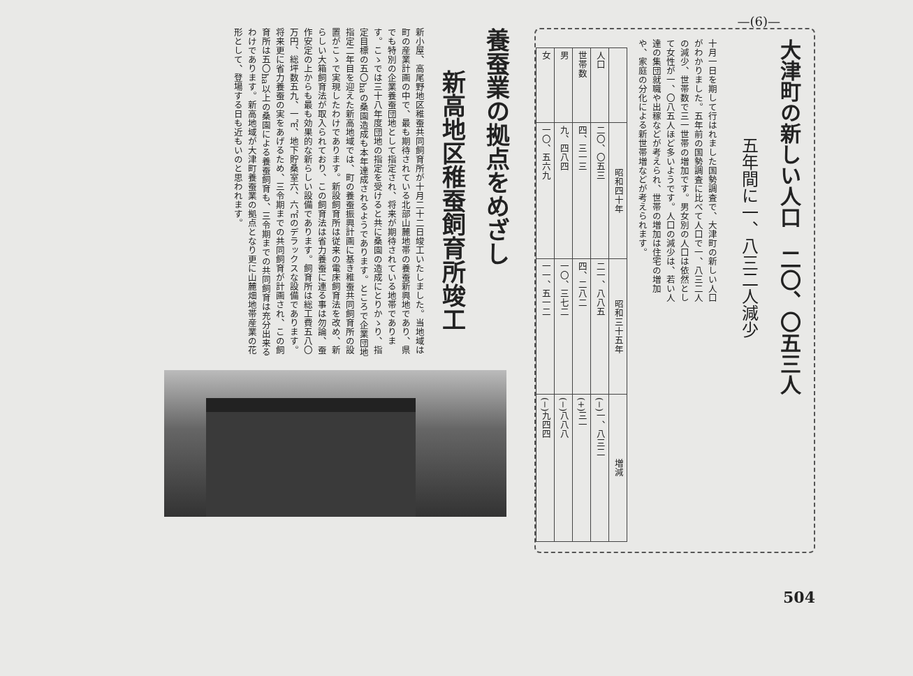—(6)—
大津町の新しい人口　二〇、〇五三人
五年間に一、八三二人減少
十月一日を期して行はれました国勢調査で、大津町の新しい人口がわかりました。五年前の国勢調査に比べて人口で一、八三二人の減少、世帯数で三一世帯の増加です。男女別の人口は依然として女性が一、〇八五人ほど多いようです。人口の減少は、若い人達の集団就職や出稼などが考えられ、世帯の増加は住宅の増加や、家庭の分化による新世帯増などが考えられます。
| | 昭和四十年 | 昭和三十五年 | 増減 |
| --- | --- | --- | --- |
| 人口 | 二〇、〇五三 | 二一、八八五 | (−)一、八三二 |
| 世帯数 | 四、三一三 | 四、二八二 | (+)三一 |
| 男 | 九、四八四 | 一〇、三七二 | (−)八八八 |
| 女 | 一〇、五六九 | 一一、五一二 | (−)九四四 |
養蚕業の拠点をめざし
新高地区稚蚕飼育所竣工
新小屋、高尾野地区稚蚕共同飼育所が十月二十二日竣工いたしました。当地域は町の産業計画の中で、最も期待されている北部山麓地帯の養蚕新興地であり、県でも特別の企業養蚕団地として指定され、将来が期待されている地帯であります。こゝでは三十八年度団地の指定を受けると共に桑園の造成にとりかゝり、指定目標の五〇haの桑園造成も本年達成されるようであります。ところで企業団地指定二年目を迎えた新高地域では、町の養蚕振興計画に基き稚蚕共同飼育所の設置がこゝで実現したわけであります。新設飼育所は従来の電床飼育法を改め、新らしい大箱飼育法が取入られており、この飼育法は省力養蚕に連る事は勿論、蚕作安定の上からも最も効果的な新らしい設備であります。飼育所は総工費五八〇万円、総坪数五九、一㎡、地下貯桑室六、六㎡のデラックスな設備であります。将来更に省力養蚕の実をあげるため、三令期までの共同飼育が計画され、この飼育所は五〇ha以上の桑園による養蚕飼育も、三令期までの共同飼育は充分出来るわけであります。新高地域が大津町養蚕業の拠点となり更に山麓畑地帯産業の花形として、登場する日も近もいのと思われます。
504